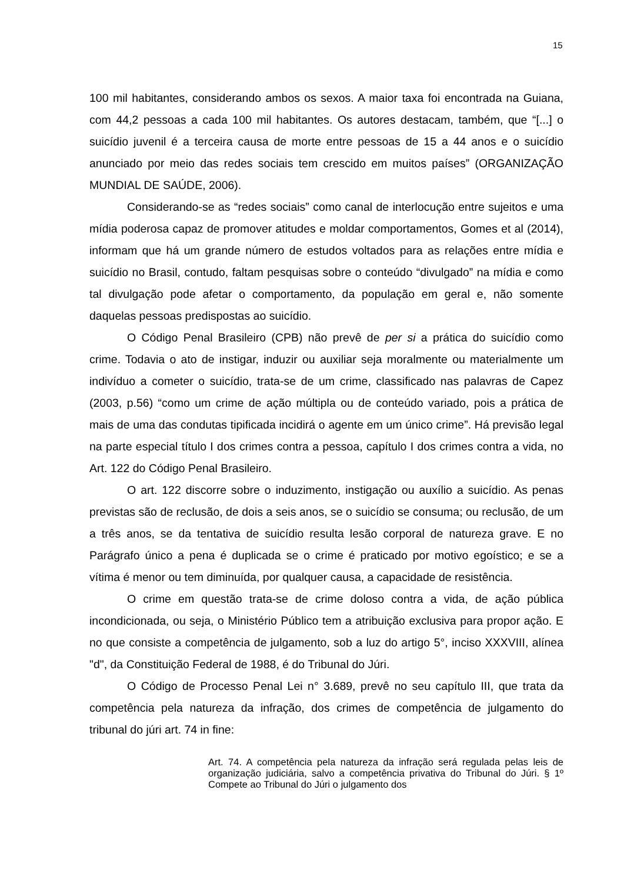15
100 mil habitantes, considerando ambos os sexos. A maior taxa foi encontrada na Guiana, com 44,2 pessoas a cada 100 mil habitantes. Os autores destacam, também, que “[...] o suicídio juvenil é a terceira causa de morte entre pessoas de 15 a 44 anos e o suicídio anunciado por meio das redes sociais tem crescido em muitos países” (ORGANIZAÇÃO MUNDIAL DE SAÚDE, 2006).
Considerando-se as “redes sociais” como canal de interlocução entre sujeitos e uma mídia poderosa capaz de promover atitudes e moldar comportamentos, Gomes et al (2014), informam que há um grande número de estudos voltados para as relações entre mídia e suicídio no Brasil, contudo, faltam pesquisas sobre o conteúdo “divulgado” na mídia e como tal divulgação pode afetar o comportamento, da população em geral e, não somente daquelas pessoas predispostas ao suicídio.
O Código Penal Brasileiro (CPB) não prevê de per si a prática do suicídio como crime. Todavia o ato de instigar, induzir ou auxiliar seja moralmente ou materialmente um indivíduo a cometer o suicídio, trata-se de um crime, classificado nas palavras de Capez (2003, p.56) “como um crime de ação múltipla ou de conteúdo variado, pois a prática de mais de uma das condutas tipificada incidirá o agente em um único crime”. Há previsão legal na parte especial título I dos crimes contra a pessoa, capítulo I dos crimes contra a vida, no Art. 122 do Código Penal Brasileiro.
O art. 122 discorre sobre o induzimento, instigação ou auxílio a suicídio. As penas previstas são de reclusão, de dois a seis anos, se o suicídio se consuma; ou reclusão, de um a três anos, se da tentativa de suicídio resulta lesão corporal de natureza grave. E no Parágrafo único a pena é duplicada se o crime é praticado por motivo egoístico; e se a vítima é menor ou tem diminuída, por qualquer causa, a capacidade de resistência.
O crime em questão trata-se de crime doloso contra a vida, de ação pública incondicionada, ou seja, o Ministério Público tem a atribuição exclusiva para propor ação. E no que consiste a competência de julgamento, sob a luz do artigo 5°, inciso XXXVIII, alínea "d", da Constituição Federal de 1988, é do Tribunal do Júri.
O Código de Processo Penal Lei n° 3.689, prevê no seu capítulo III, que trata da competência pela natureza da infração, dos crimes de competência de julgamento do tribunal do júri art. 74 in fine:
Art. 74. A competência pela natureza da infração será regulada pelas leis de organização judiciária, salvo a competência privativa do Tribunal do Júri. § 1º Compete ao Tribunal do Júri o julgamento dos